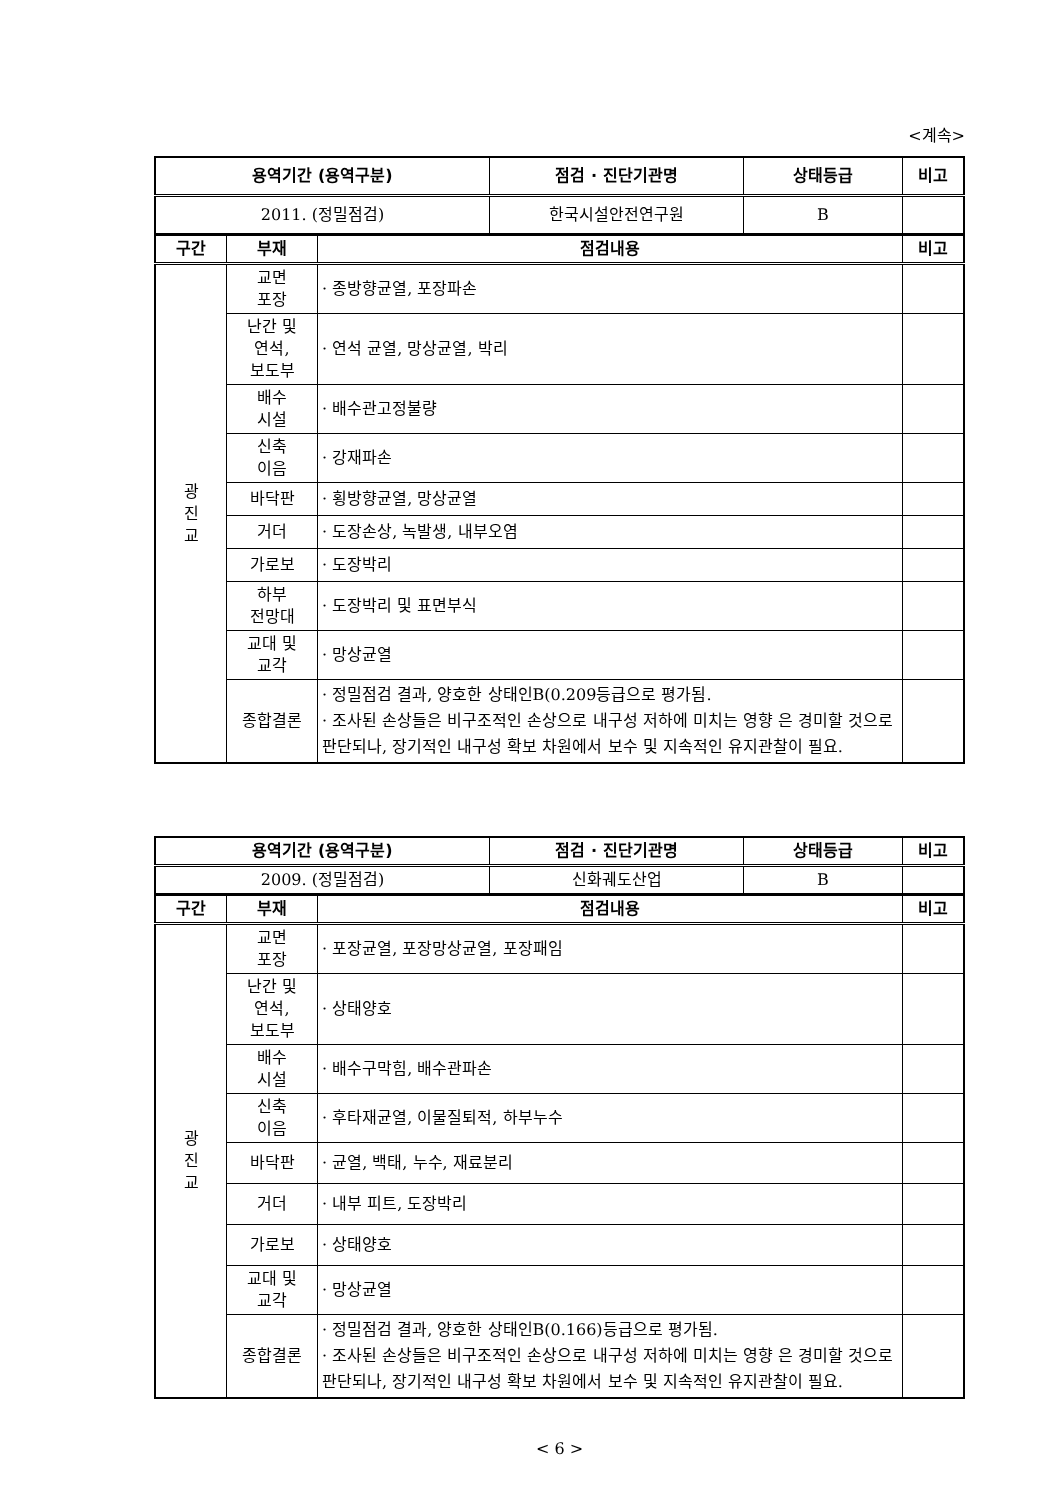<계속>
| 용역기간 (용역구분) | 점검 · 진단기관명 | 상태등급 | 비고 |
| --- | --- | --- | --- |
| 2011. (정밀점검) | 한국시설안전연구원 | B | |
| 구간 | 부재 | 점검내용 | 비고 |
| --- | --- | --- | --- |
| 광 진 교 | 교면 포장 | · 종방향균열, 포장파손 | |
| | 난간 및 연석, 보도부 | · 연석 균열, 망상균열, 박리 | |
| | 배수 시설 | · 배수관고정불량 | |
| | 신축 이음 | · 강재파손 | |
| | 바닥판 | · 횡방향균열, 망상균열 | |
| | 거더 | · 도장손상, 녹발생, 내부오염 | |
| | 가로보 | · 도장박리 | |
| | 하부 전망대 | · 도장박리 및 표면부식 | |
| | 교대 및 교각 | · 망상균열 | |
| | 종합결론 | · 정밀점검 결과, 양호한 상태인B(0.209등급으로 평가됨. · 조사된 손상들은 비구조적인 손상으로 내구성 저하에 미치는 영향 은 경미할 것으로 판단되나, 장기적인 내구성 확보 차원에서 보수 및 지속적인 유지관찰이 필요. | |
| 용역기간 (용역구분) | 점검 · 진단기관명 | 상태등급 | 비고 |
| --- | --- | --- | --- |
| 2009. (정밀점검) | 신화궤도산업 | B | |
| 구간 | 부재 | 점검내용 | 비고 |
| --- | --- | --- | --- |
| 광 진 교 | 교면 포장 | · 포장균열, 포장망상균열, 포장패임 | |
| | 난간 및 연석, 보도부 | · 상태양호 | |
| | 배수 시설 | · 배수구막힘, 배수관파손 | |
| | 신축 이음 | · 후타재균열, 이물질퇴적, 하부누수 | |
| | 바닥판 | · 균열, 백태, 누수, 재료분리 | |
| | 거더 | · 내부 피트, 도장박리 | |
| | 가로보 | · 상태양호 | |
| | 교대 및 교각 | · 망상균열 | |
| | 종합결론 | · 정밀점검 결과, 양호한 상태인B(0.166)등급으로 평가됨. · 조사된 손상들은 비구조적인 손상으로 내구성 저하에 미치는 영향 은 경미할 것으로 판단되나, 장기적인 내구성 확보 차원에서 보수 및 지속적인 유지관찰이 필요. | |
< 6 >